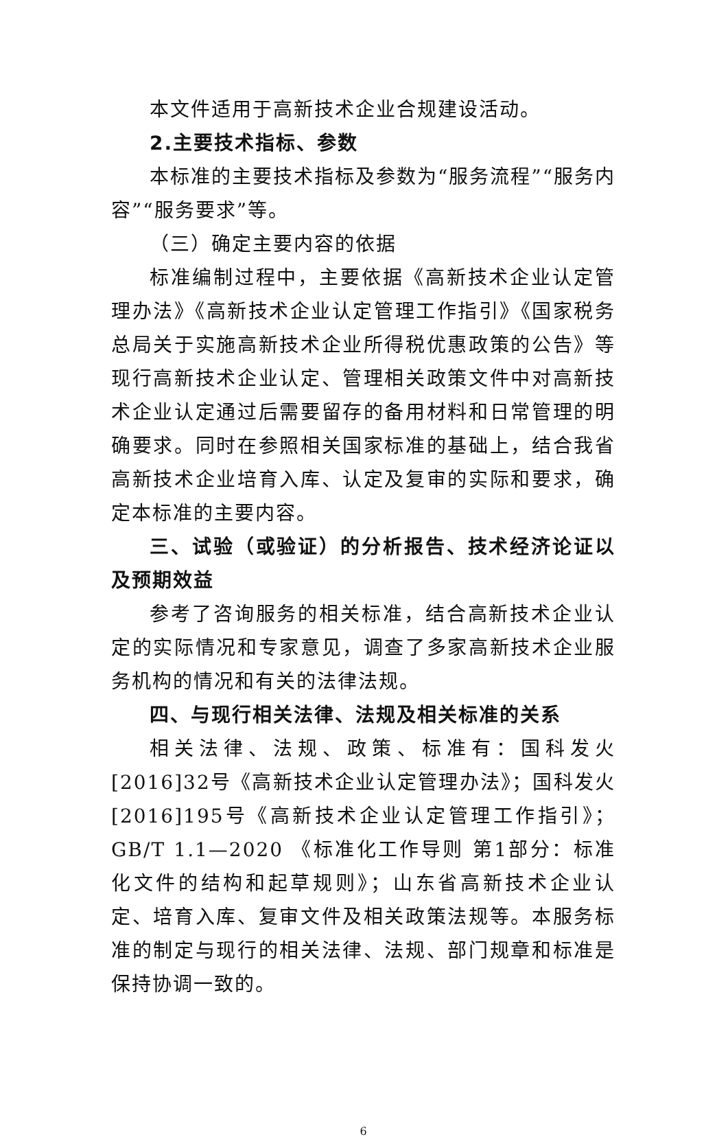本文件适用于高新技术企业合规建设活动。
2.主要技术指标、参数
本标准的主要技术指标及参数为“服务流程”“服务内容”“服务要求”等。
（三）确定主要内容的依据
标准编制过程中，主要依据《高新技术企业认定管理办法》《高新技术企业认定管理工作指引》《国家税务总局关于实施高新技术企业所得税优惠政策的公告》等现行高新技术企业认定、管理相关政策文件中对高新技术企业认定通过后需要留存的备用材料和日常管理的明确要求。同时在参照相关国家标准的基础上，结合我省高新技术企业培育入库、认定及复审的实际和要求，确定本标准的主要内容。
三、试验（或验证）的分析报告、技术经济论证以及预期效益
参考了咨询服务的相关标准，结合高新技术企业认定的实际情况和专家意见，调查了多家高新技术企业服务机构的情况和有关的法律法规。
四、与现行相关法律、法规及相关标准的关系
相关法律、法规、政策、标准有：国科发火[2016]32号《高新技术企业认定管理办法》；国科发火[2016]195号《高新技术企业认定管理工作指引》；GB/T 1.1—2020 《标准化工作导则 第1部分：标准化文件的结构和起草规则》；山东省高新技术企业认定、培育入库、复审文件及相关政策法规等。本服务标准的制定与现行的相关法律、法规、部门规章和标准是保持协调一致的。
6